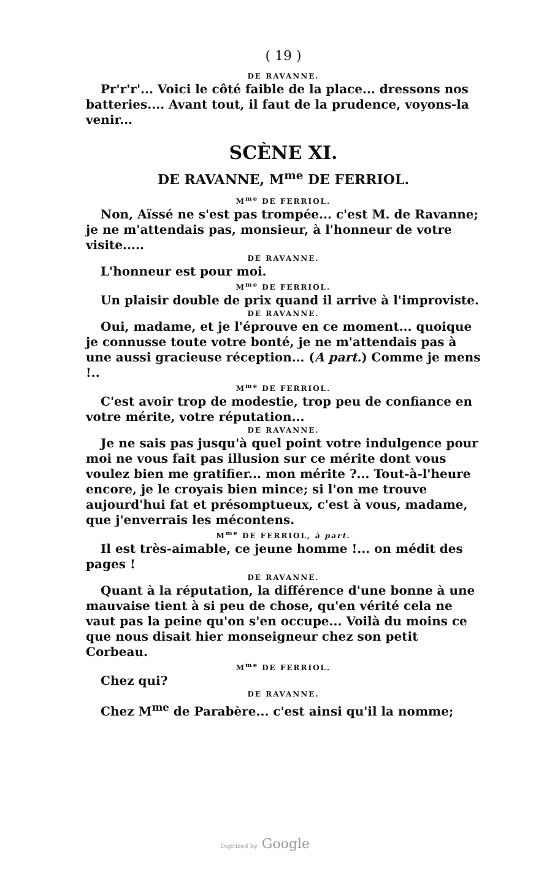( 19 )
DE RAVANNE.
Pr'r'r'... Voici le côté faible de la place... dressons nos batteries.... Avant tout, il faut de la prudence, voyons-la venir...
SCÈNE XI.
DE RAVANNE, M<sup>me</sup> DE FERRIOL.
M<sup>me</sup> DE FERRIOL.
Non, Aïssé ne s'est pas trompée... c'est M. de Ravanne; je ne m'attendais pas, monsieur, à l'honneur de votre visite.....
DE RAVANNE.
L'honneur est pour moi.
M<sup>me</sup> DE FERRIOL.
Un plaisir double de prix quand il arrive à l'improviste.
DE RAVANNE.
Oui, madame, et je l'éprouve en ce moment... quoique je connusse toute votre bonté, je ne m'attendais pas à une aussi gracieuse réception... (A part.) Comme je mens !..
M<sup>me</sup> DE FERRIOL.
C'est avoir trop de modestie, trop peu de confiance en votre mérite, votre réputation...
DE RAVANNE.
Je ne sais pas jusqu'à quel point votre indulgence pour moi ne vous fait pas illusion sur ce mérite dont vous voulez bien me gratifier... mon mérite ?... Tout-à-l'heure encore, je le croyais bien mince; si l'on me trouve aujourd'hui fat et présomptueux, c'est à vous, madame, que j'enverrais les mécontens.
M<sup>me</sup> DE FERRIOL, à part.
Il est très-aimable, ce jeune homme !... on médit des pages !
DE RAVANNE.
Quant à la réputation, la différence d'une bonne à une mauvaise tient à si peu de chose, qu'en vérité cela ne vaut pas la peine qu'on s'en occupe... Voilà du moins ce que nous disait hier monseigneur chez son petit Corbeau.
M<sup>me</sup> DE FERRIOL.
Chez qui?
DE RAVANNE.
Chez M<sup>me</sup> de Parabère... c'est ainsi qu'il la nomme;
Digitized by Google